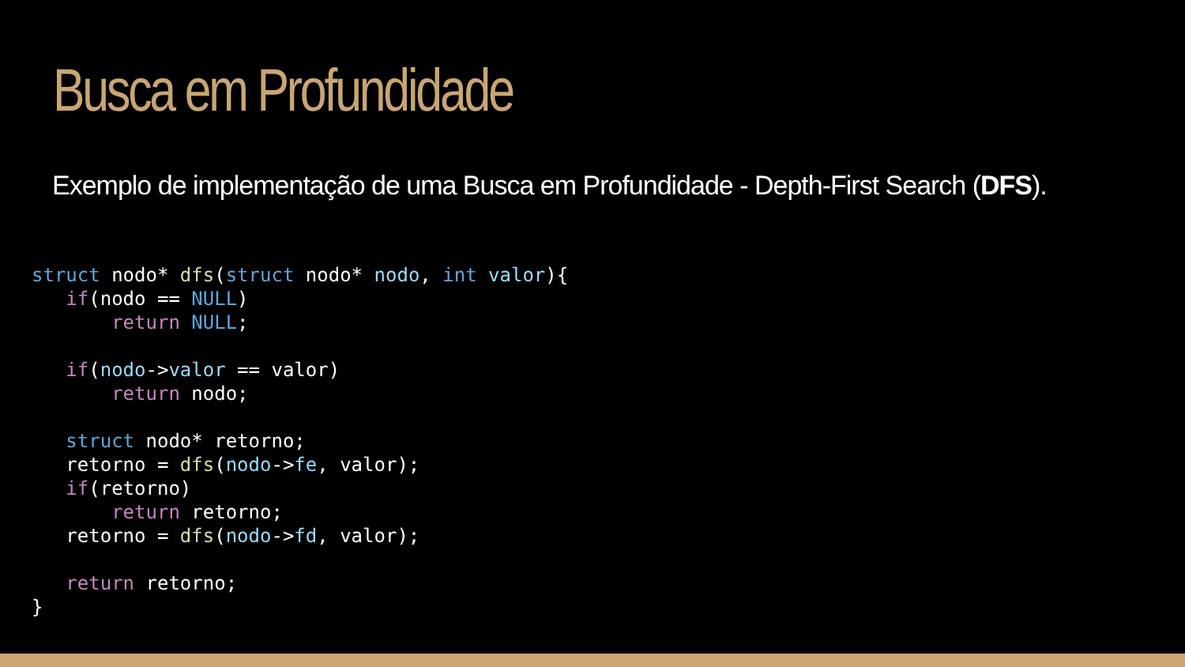Busca em Profundidade
Exemplo de implementação de uma Busca em Profundidade - Depth-First Search (DFS).
struct nodo* dfs(struct nodo* nodo, int valor){
   if(nodo == NULL)
       return NULL;

   if(nodo->valor == valor)
       return nodo;

   struct nodo* retorno;
   retorno = dfs(nodo->fe, valor);
   if(retorno)
       return retorno;
   retorno = dfs(nodo->fd, valor);

   return retorno;
}